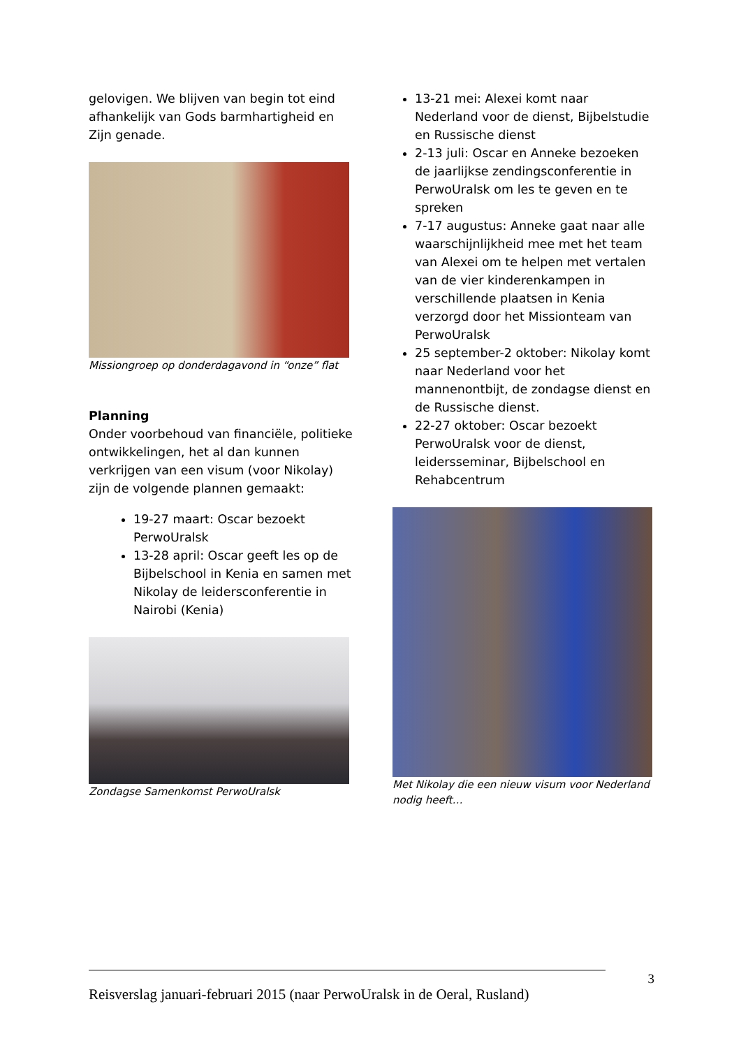gelovigen. We blijven van begin tot eind afhankelijk van Gods barmhartigheid en Zijn genade.
Missiongroep op donderdagavond in “onze” flat
Planning
Onder voorbehoud van financiële, politieke ontwikkelingen, het al dan kunnen verkrijgen van een visum (voor Nikolay) zijn de volgende plannen gemaakt:
19-27 maart: Oscar bezoekt PerwoUralsk
13-28 april: Oscar geeft les op de Bijbelschool in Kenia en samen met Nikolay de leidersconferentie in Nairobi (Kenia)
Zondagse Samenkomst PerwoUralsk
13-21 mei: Alexei komt naar Nederland voor de dienst, Bijbelstudie en Russische dienst
2-13 juli: Oscar en Anneke bezoeken de jaarlijkse zendingsconferentie in PerwoUralsk om les te geven en te spreken
7-17 augustus: Anneke gaat naar alle waarschijnlijkheid mee met het team van Alexei om te helpen met vertalen van de vier kinderenkampen in verschillende plaatsen in Kenia verzorgd door het Missionteam van PerwoUralsk
25 september-2 oktober: Nikolay komt naar Nederland voor het mannenontbijt, de zondagse dienst en de Russische dienst.
22-27 oktober: Oscar bezoekt PerwoUralsk voor de dienst, leidersseminar, Bijbelschool en Rehabcentrum
Met Nikolay die een nieuw visum voor Nederland nodig heeft…
3
Reisverslag januari-februari 2015 (naar PerwoUralsk in de Oeral, Rusland)